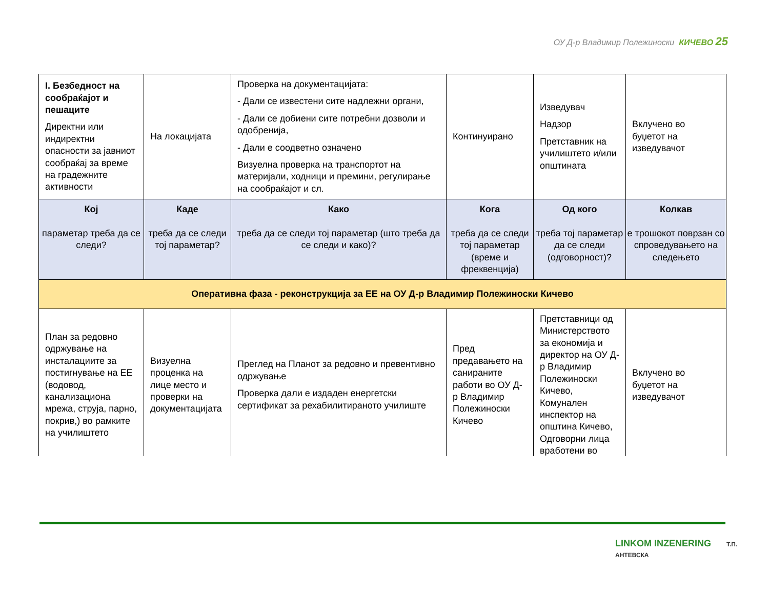ОУ Д-р Владимир Полежиноски КИЧЕВО 25
| I. Безбедност на сообраќајот и пешаците Директни или индиректни опасности за јавниот сообраќај за време на градежните активности | На локацијата | Проверка на документацијата: - Дали се известени сите надлежни органи, - Дали се добиени сите потребни дозволи и одобренија, - Дали е соодветно означено Визуелна проверка на транспортот на материјали, ходници и премини, регулирање на сообраќајот и сл. | Континуирано | Изведувач Надзор Претставник на училиштето и/или општината | Вклучено во буџетот на изведувачот |
| Кој параметар треба да се следи? | Каде треба да се следи тој параметар? | Како треба да се следи тој параметар (што треба да се следи и како)? | Кога треба да се следи тој параметар (време и фреквенција) | Од кого треба тој параметар да се следи (одговорност)? | Колкав е трошокот поврзан со спроведувањето на следењето |
| Оперативна фаза - реконструкција за ЕЕ на ОУ Д-р Владимир Полежиноски Кичево | | | | | |
| План за редовно одржување на инсталациите за постигнување на ЕЕ (водовод, канализациона мрежа, струја, парно, покрив,) во рамките на училиштето | Визуелна проценка на лице место и проверки на документацијата | Преглед на Планот за редовно и превентивно одржување Проверка дали е издаден енергетски сертификат за рехабилитираното училиште | Пред предавањето на санираните работи во ОУ Д-р Владимир Полежиноски Кичево | Претставници од Министерството за економија и директор на ОУ Д-р Владимир Полежиноски Кичево, Комунален инспектор на општина Кичево, Одговорни лица вработени во | Вклучено во буџетот на изведувачот |
LINKOM INZENERING Т.П. АНТЕВСКА